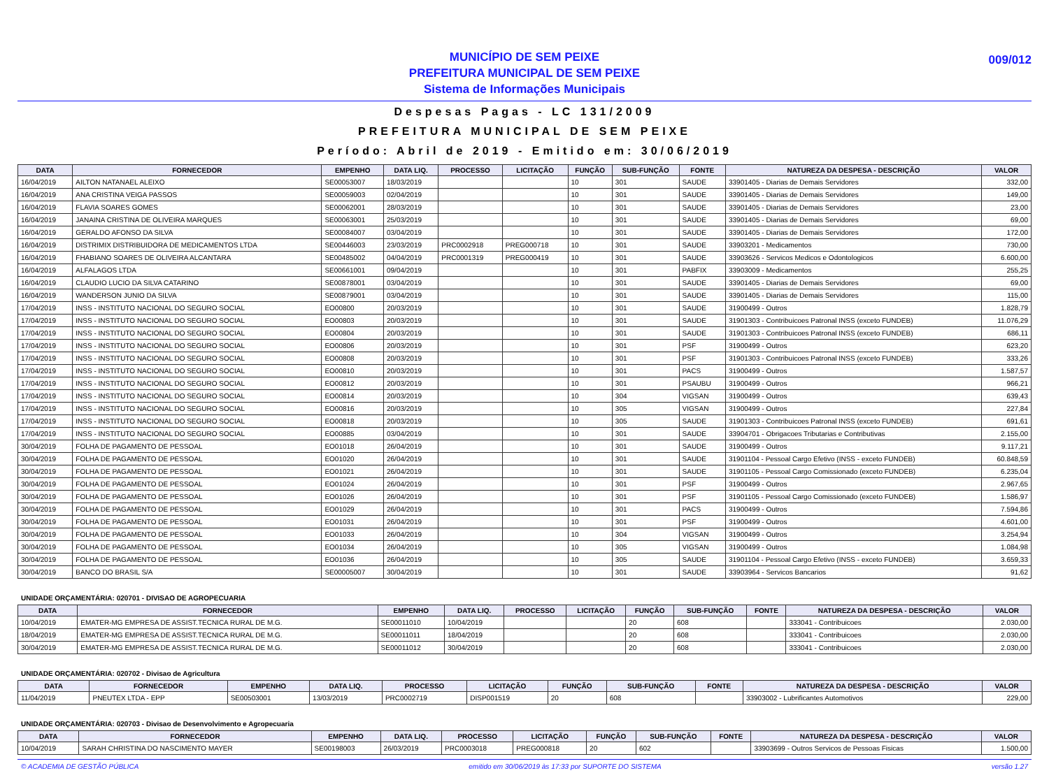MUNICÍPIO DE SEM PEIXE
PREFEITURA MUNICIPAL DE SEM PEIXE
Sistema de Informações Municipais
009/012
Despesas Pagas - LC 131/2009
PREFEITURA MUNICIPAL DE SEM PEIXE
Período: Abril de 2019 - Emitido em: 30/06/2019
| DATA | FORNECEDOR | EMPENHO | DATA LIQ. | PROCESSO | LICITAÇÃO | FUNÇÃO | SUB-FUNÇÃO | FONTE | NATUREZA DA DESPESA - DESCRIÇÃO | VALOR |
| --- | --- | --- | --- | --- | --- | --- | --- | --- | --- | --- |
| 16/04/2019 | AILTON NATANAEL ALEIXO | SE00053007 | 18/03/2019 | | | 10 | 301 | SAUDE | 33901405 - Diarias de Demais Servidores | 332,00 |
| 16/04/2019 | ANA CRISTINA VEIGA PASSOS | SE00059003 | 02/04/2019 | | | 10 | 301 | SAUDE | 33901405 - Diarias de Demais Servidores | 149,00 |
| 16/04/2019 | FLAVIA SOARES GOMES | SE00062001 | 28/03/2019 | | | 10 | 301 | SAUDE | 33901405 - Diarias de Demais Servidores | 23,00 |
| 16/04/2019 | JANAINA CRISTINA DE OLIVEIRA MARQUES | SE00063001 | 25/03/2019 | | | 10 | 301 | SAUDE | 33901405 - Diarias de Demais Servidores | 69,00 |
| 16/04/2019 | GERALDO AFONSO DA SILVA | SE00084007 | 03/04/2019 | | | 10 | 301 | SAUDE | 33901405 - Diarias de Demais Servidores | 172,00 |
| 16/04/2019 | DISTRIMIX DISTRIBUIDORA DE MEDICAMENTOS LTDA | SE00446003 | 23/03/2019 | PRC0002918 | PREG000718 | 10 | 301 | SAUDE | 33903201 - Medicamentos | 730,00 |
| 16/04/2019 | FHABIANO SOARES DE OLIVEIRA ALCANTARA | SE00485002 | 04/04/2019 | PRC0001319 | PREG000419 | 10 | 301 | SAUDE | 33903626 - Servicos Medicos e Odontologicos | 6.600,00 |
| 16/04/2019 | ALFALAGOS LTDA | SE00661001 | 09/04/2019 | | | 10 | 301 | PABFIX | 33903009 - Medicamentos | 255,25 |
| 16/04/2019 | CLAUDIO LUCIO DA SILVA CATARINO | SE00878001 | 03/04/2019 | | | 10 | 301 | SAUDE | 33901405 - Diarias de Demais Servidores | 69,00 |
| 16/04/2019 | WANDERSON JUNIO DA SILVA | SE00879001 | 03/04/2019 | | | 10 | 301 | SAUDE | 33901405 - Diarias de Demais Servidores | 115,00 |
| 17/04/2019 | INSS - INSTITUTO NACIONAL DO SEGURO SOCIAL | EO00800 | 20/03/2019 | | | 10 | 301 | SAUDE | 31900499 - Outros | 1.828,79 |
| 17/04/2019 | INSS - INSTITUTO NACIONAL DO SEGURO SOCIAL | EO00803 | 20/03/2019 | | | 10 | 301 | SAUDE | 31901303 - Contribuicoes Patronal INSS (exceto FUNDEB) | 11.076,29 |
| 17/04/2019 | INSS - INSTITUTO NACIONAL DO SEGURO SOCIAL | EO00804 | 20/03/2019 | | | 10 | 301 | SAUDE | 31901303 - Contribuicoes Patronal INSS (exceto FUNDEB) | 686,11 |
| 17/04/2019 | INSS - INSTITUTO NACIONAL DO SEGURO SOCIAL | EO00806 | 20/03/2019 | | | 10 | 301 | PSF | 31900499 - Outros | 623,20 |
| 17/04/2019 | INSS - INSTITUTO NACIONAL DO SEGURO SOCIAL | EO00808 | 20/03/2019 | | | 10 | 301 | PSF | 31901303 - Contribuicoes Patronal INSS (exceto FUNDEB) | 333,26 |
| 17/04/2019 | INSS - INSTITUTO NACIONAL DO SEGURO SOCIAL | EO00810 | 20/03/2019 | | | 10 | 301 | PACS | 31900499 - Outros | 1.587,57 |
| 17/04/2019 | INSS - INSTITUTO NACIONAL DO SEGURO SOCIAL | EO00812 | 20/03/2019 | | | 10 | 301 | PSAUBU | 31900499 - Outros | 966,21 |
| 17/04/2019 | INSS - INSTITUTO NACIONAL DO SEGURO SOCIAL | EO00814 | 20/03/2019 | | | 10 | 304 | VIGSAN | 31900499 - Outros | 639,43 |
| 17/04/2019 | INSS - INSTITUTO NACIONAL DO SEGURO SOCIAL | EO00816 | 20/03/2019 | | | 10 | 305 | VIGSAN | 31900499 - Outros | 227,84 |
| 17/04/2019 | INSS - INSTITUTO NACIONAL DO SEGURO SOCIAL | EO00818 | 20/03/2019 | | | 10 | 305 | SAUDE | 31901303 - Contribuicoes Patronal INSS (exceto FUNDEB) | 691,61 |
| 17/04/2019 | INSS - INSTITUTO NACIONAL DO SEGURO SOCIAL | EO00885 | 03/04/2019 | | | 10 | 301 | SAUDE | 33904701 - Obrigacoes Tributarias e Contributivas | 2.155,00 |
| 30/04/2019 | FOLHA DE PAGAMENTO DE PESSOAL | EO01018 | 26/04/2019 | | | 10 | 301 | SAUDE | 31900499 - Outros | 9.117,21 |
| 30/04/2019 | FOLHA DE PAGAMENTO DE PESSOAL | EO01020 | 26/04/2019 | | | 10 | 301 | SAUDE | 31901104 - Pessoal Cargo Efetivo (INSS - exceto FUNDEB) | 60.848,59 |
| 30/04/2019 | FOLHA DE PAGAMENTO DE PESSOAL | EO01021 | 26/04/2019 | | | 10 | 301 | SAUDE | 31901105 - Pessoal Cargo Comissionado (exceto FUNDEB) | 6.235,04 |
| 30/04/2019 | FOLHA DE PAGAMENTO DE PESSOAL | EO01024 | 26/04/2019 | | | 10 | 301 | PSF | 31900499 - Outros | 2.967,65 |
| 30/04/2019 | FOLHA DE PAGAMENTO DE PESSOAL | EO01026 | 26/04/2019 | | | 10 | 301 | PSF | 31901105 - Pessoal Cargo Comissionado (exceto FUNDEB) | 1.586,97 |
| 30/04/2019 | FOLHA DE PAGAMENTO DE PESSOAL | EO01029 | 26/04/2019 | | | 10 | 301 | PACS | 31900499 - Outros | 7.594,86 |
| 30/04/2019 | FOLHA DE PAGAMENTO DE PESSOAL | EO01031 | 26/04/2019 | | | 10 | 301 | PSF | 31900499 - Outros | 4.601,00 |
| 30/04/2019 | FOLHA DE PAGAMENTO DE PESSOAL | EO01033 | 26/04/2019 | | | 10 | 304 | VIGSAN | 31900499 - Outros | 3.254,94 |
| 30/04/2019 | FOLHA DE PAGAMENTO DE PESSOAL | EO01034 | 26/04/2019 | | | 10 | 305 | VIGSAN | 31900499 - Outros | 1.084,98 |
| 30/04/2019 | FOLHA DE PAGAMENTO DE PESSOAL | EO01036 | 26/04/2019 | | | 10 | 305 | SAUDE | 31901104 - Pessoal Cargo Efetivo (INSS - exceto FUNDEB) | 3.659,33 |
| 30/04/2019 | BANCO DO BRASIL S/A | SE00005007 | 30/04/2019 | | | 10 | 301 | SAUDE | 33903964 - Servicos Bancarios | 91,62 |
UNIDADE ORÇAMENTÁRIA: 020701 - DIVISAO DE AGROPECUARIA
| DATA | FORNECEDOR | EMPENHO | DATA LIQ. | PROCESSO | LICITAÇÃO | FUNÇÃO | SUB-FUNÇÃO | FONTE | NATUREZA DA DESPESA - DESCRIÇÃO | VALOR |
| --- | --- | --- | --- | --- | --- | --- | --- | --- | --- | --- |
| 10/04/2019 | EMATER-MG EMPRESA DE ASSIST.TECNICA RURAL DE M.G. | SE00011010 | 10/04/2019 | | | 20 | 608 | | 333041 - Contribuicoes | 2.030,00 |
| 18/04/2019 | EMATER-MG EMPRESA DE ASSIST.TECNICA RURAL DE M.G. | SE00011011 | 18/04/2019 | | | 20 | 608 | | 333041 - Contribuicoes | 2.030,00 |
| 30/04/2019 | EMATER-MG EMPRESA DE ASSIST.TECNICA RURAL DE M.G. | SE00011012 | 30/04/2019 | | | 20 | 608 | | 333041 - Contribuicoes | 2.030,00 |
UNIDADE ORÇAMENTÁRIA: 020702 - Divisao de Agricultura
| DATA | FORNECEDOR | EMPENHO | DATA LIQ. | PROCESSO | LICITAÇÃO | FUNÇÃO | SUB-FUNÇÃO | FONTE | NATUREZA DA DESPESA - DESCRIÇÃO | VALOR |
| --- | --- | --- | --- | --- | --- | --- | --- | --- | --- | --- |
| 11/04/2019 | PNEUTEX LTDA - EPP | SE00503001 | 13/03/2019 | PRC0002719 | DISP001519 | 20 | 608 | | 33903002 - Lubrificantes Automotivos | 229,00 |
UNIDADE ORÇAMENTÁRIA: 020703 - Divisao de Desenvolvimento e Agropecuaria
| DATA | FORNECEDOR | EMPENHO | DATA LIQ. | PROCESSO | LICITAÇÃO | FUNÇÃO | SUB-FUNÇÃO | FONTE | NATUREZA DA DESPESA - DESCRIÇÃO | VALOR |
| --- | --- | --- | --- | --- | --- | --- | --- | --- | --- | --- |
| 10/04/2019 | SARAH CHRISTINA DO NASCIMENTO MAYER | SE00198003 | 26/03/2019 | PRC0003018 | PREG000818 | 20 | 602 | | 33903699 - Outros Servicos de Pessoas Fisicas | 1.500,00 |
© ACADEMIA DE GESTÃO PÚBLICA emitido em 30/06/2019 às 17:33 por SUPORTE DO SISTEMA versão 1.27